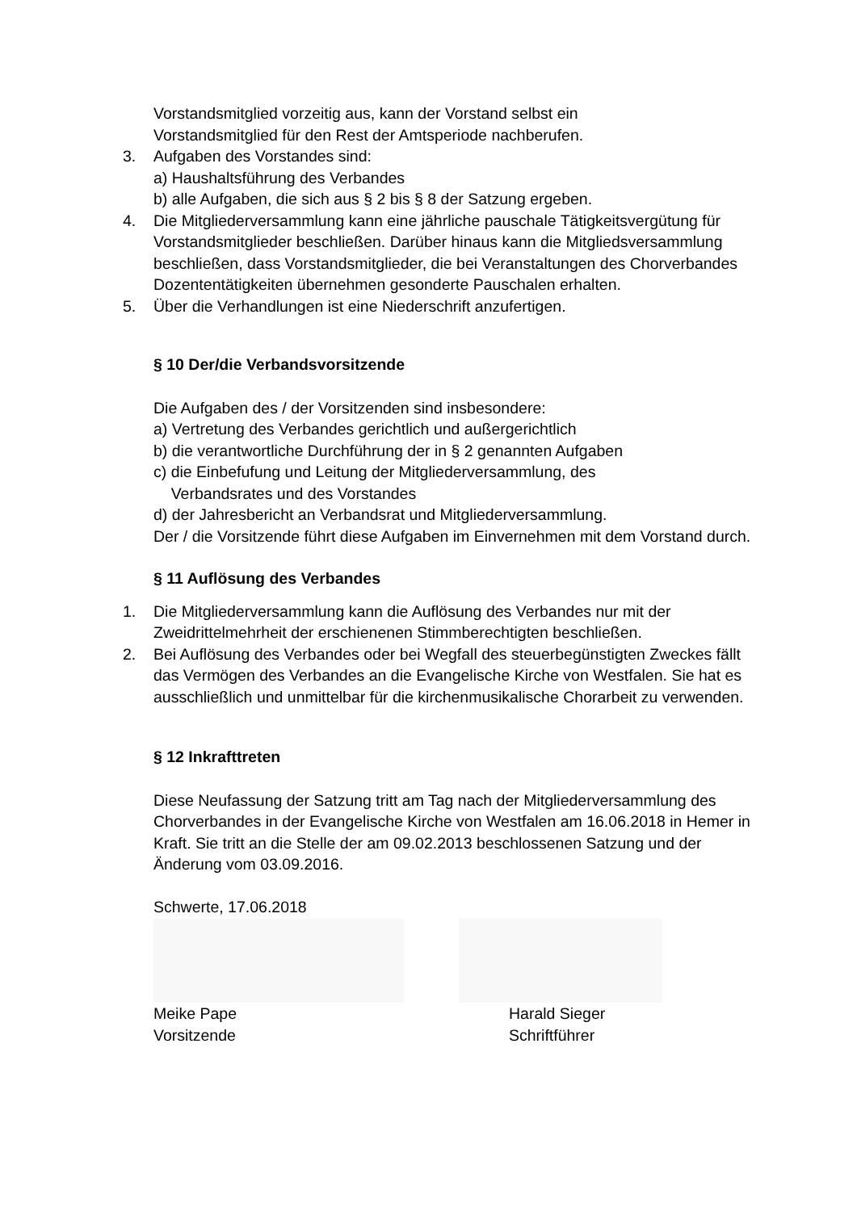Vorstandsmitglied vorzeitig aus, kann der Vorstand selbst ein
Vorstandsmitglied für den Rest der Amtsperiode nachberufen.
3. Aufgaben des Vorstandes sind:
a) Haushaltsführung des Verbandes
b) alle Aufgaben, die sich aus § 2 bis § 8 der Satzung ergeben.
4. Die Mitgliederversammlung kann eine jährliche pauschale Tätigkeitsvergütung für Vorstandsmitglieder beschließen. Darüber hinaus kann die Mitgliedsversammlung beschließen, dass Vorstandsmitglieder, die bei Veranstaltungen des Chorverbandes Dozententätigkeiten übernehmen gesonderte Pauschalen erhalten.
5. Über die Verhandlungen ist eine Niederschrift anzufertigen.
§ 10 Der/die Verbandsvorsitzende
Die Aufgaben des / der Vorsitzenden sind insbesondere:
a) Vertretung des Verbandes gerichtlich und außergerichtlich
b) die verantwortliche Durchführung der in § 2 genannten Aufgaben
c) die Einbefufung und Leitung der Mitgliederversammlung, des
Verbandsrates und des Vorstandes
d) der Jahresbericht an Verbandsrat und Mitgliederversammlung.
Der / die Vorsitzende führt diese Aufgaben im Einvernehmen mit dem Vorstand durch.
§ 11 Auflösung des Verbandes
1. Die Mitgliederversammlung kann die Auflösung des Verbandes nur mit der Zweidrittelmehrheit der erschienenen Stimmberechtigten beschließen.
2. Bei Auflösung des Verbandes oder bei Wegfall des steuerbegünstigten Zweckes fällt das Vermögen des Verbandes an die Evangelische Kirche von Westfalen. Sie hat es ausschließlich und unmittelbar für die kirchenmusikalische Chorarbeit zu verwenden.
§ 12 Inkrafttreten
Diese Neufassung der Satzung tritt am Tag nach der Mitgliederversammlung des Chorverbandes in der Evangelische Kirche von Westfalen am 16.06.2018 in Hemer in Kraft. Sie tritt an die Stelle der am 09.02.2013 beschlossenen Satzung und der Änderung vom 03.09.2016.
Schwerte, 17.06.2018
Meike Pape
Vorsitzende
Harald Sieger
Schriftführer